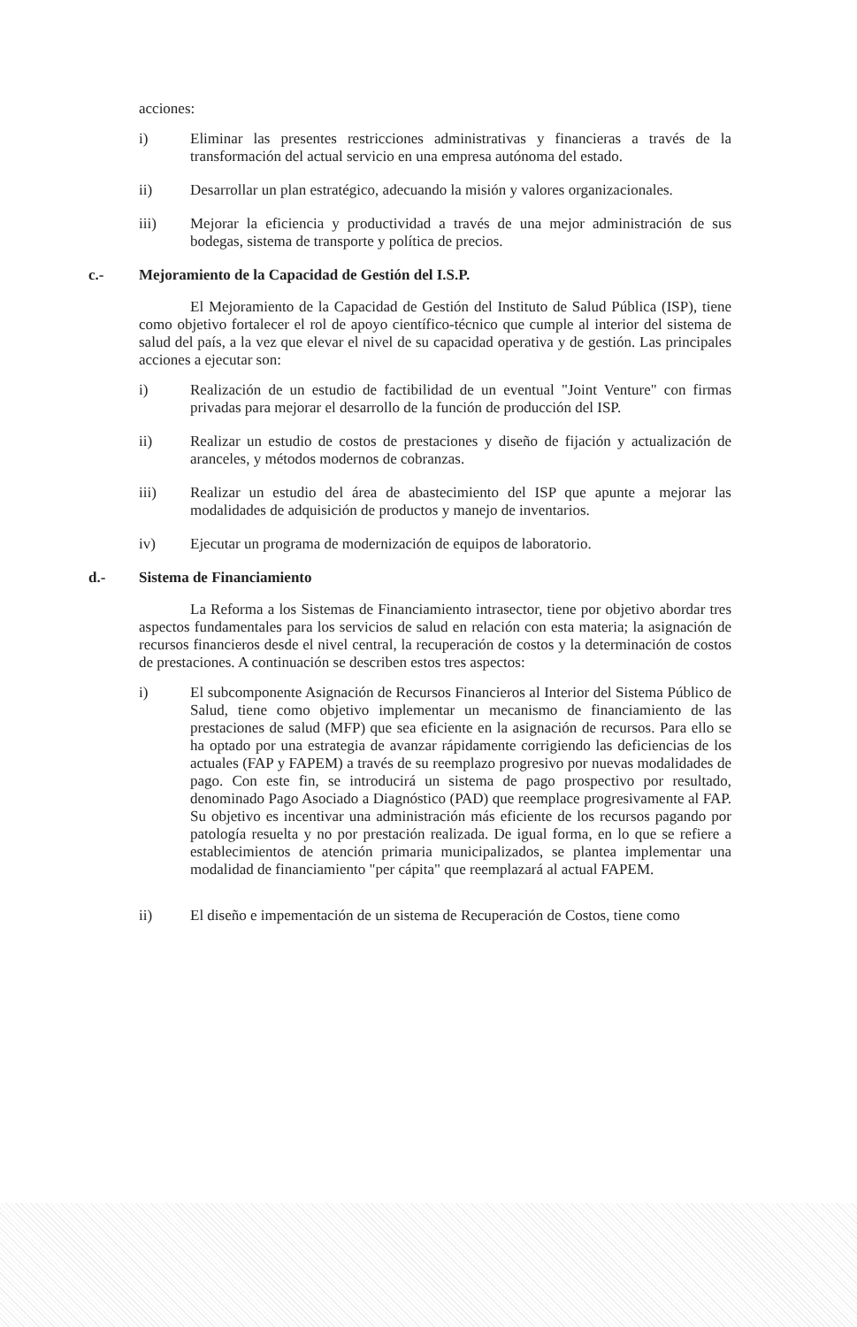acciones:
i) Eliminar las presentes restricciones administrativas y financieras a través de la transformación del actual servicio en una empresa autónoma del estado.
ii) Desarrollar un plan estratégico, adecuando la misión y valores organizacionales.
iii) Mejorar la eficiencia y productividad a través de una mejor administración de sus bodegas, sistema de transporte y política de precios.
c.- Mejoramiento de la Capacidad de Gestión del I.S.P.
El Mejoramiento de la Capacidad de Gestión del Instituto de Salud Pública (ISP), tiene como objetivo fortalecer el rol de apoyo científico-técnico que cumple al interior del sistema de salud del país, a la vez que elevar el nivel de su capacidad operativa y de gestión. Las principales acciones a ejecutar son:
i) Realización de un estudio de factibilidad de un eventual "Joint Venture" con firmas privadas para mejorar el desarrollo de la función de producción del ISP.
ii) Realizar un estudio de costos de prestaciones y diseño de fijación y actualización de aranceles, y métodos modernos de cobranzas.
iii) Realizar un estudio del área de abastecimiento del ISP que apunte a mejorar las modalidades de adquisición de productos y manejo de inventarios.
iv) Ejecutar un programa de modernización de equipos de laboratorio.
d.- Sistema de Financiamiento
La Reforma a los Sistemas de Financiamiento intrasector, tiene por objetivo abordar tres aspectos fundamentales para los servicios de salud en relación con esta materia; la asignación de recursos financieros desde el nivel central, la recuperación de costos y la determinación de costos de prestaciones. A continuación se describen estos tres aspectos:
i) El subcomponente Asignación de Recursos Financieros al Interior del Sistema Público de Salud, tiene como objetivo implementar un mecanismo de financiamiento de las prestaciones de salud (MFP) que sea eficiente en la asignación de recursos. Para ello se ha optado por una estrategia de avanzar rápidamente corrigiendo las deficiencias de los actuales (FAP y FAPEM) a través de su reemplazo progresivo por nuevas modalidades de pago. Con este fin, se introducirá un sistema de pago prospectivo por resultado, denominado Pago Asociado a Diagnóstico (PAD) que reemplace progresivamente al FAP. Su objetivo es incentivar una administración más eficiente de los recursos pagando por patología resuelta y no por prestación realizada. De igual forma, en lo que se refiere a establecimientos de atención primaria municipalizados, se plantea implementar una modalidad de financiamiento "per cápita" que reemplazará al actual FAPEM.
ii) El diseño e impementación de un sistema de Recuperación de Costos, tiene como